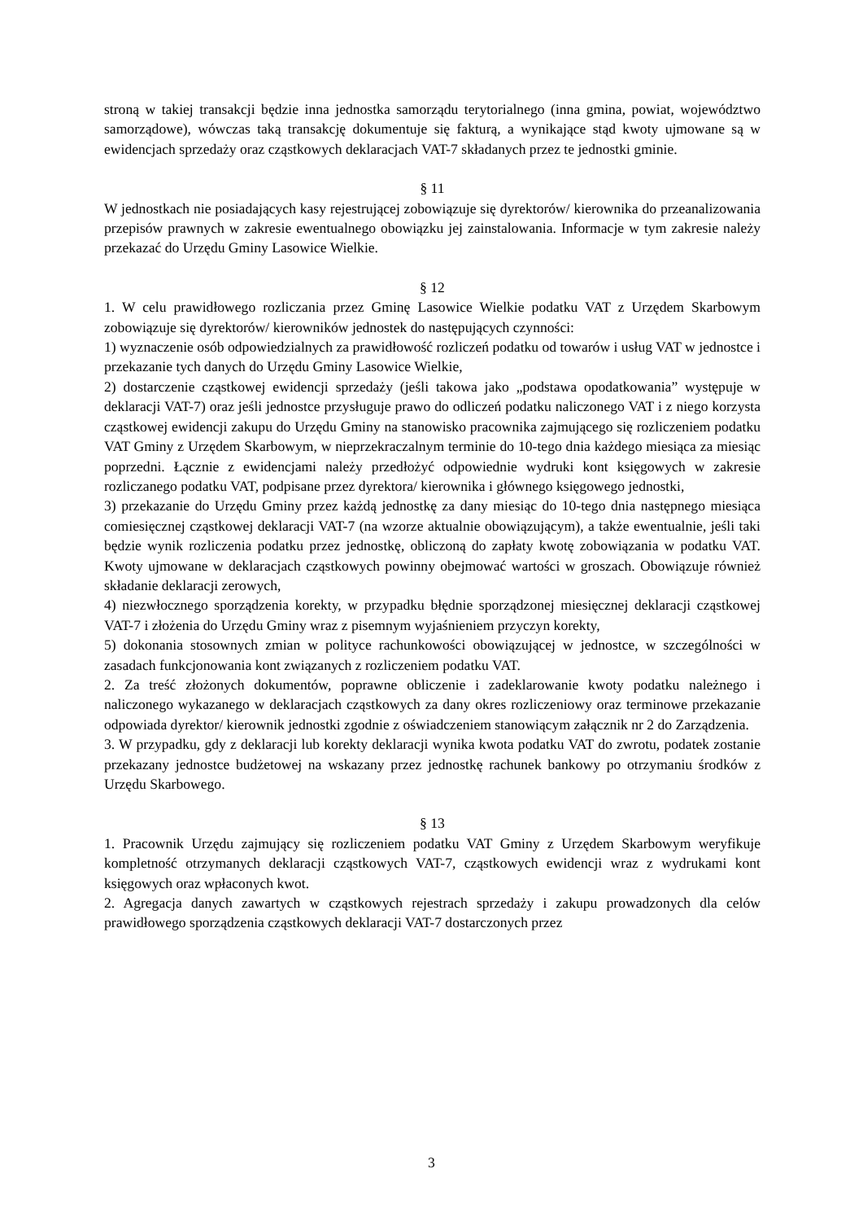stroną w takiej transakcji będzie inna jednostka samorządu terytorialnego (inna gmina, powiat, województwo samorządowe), wówczas taką transakcję dokumentuje się fakturą, a wynikające stąd kwoty ujmowane są w ewidencjach sprzedaży oraz cząstkowych deklaracjach VAT-7 składanych przez te jednostki gminie.
§ 11
W jednostkach nie posiadających kasy rejestrującej zobowiązuje się dyrektorów/ kierownika do przeanalizowania przepisów prawnych w zakresie ewentualnego obowiązku jej zainstalowania. Informacje w tym zakresie należy przekazać do Urzędu Gminy Lasowice Wielkie.
§ 12
1. W celu prawidłowego rozliczania przez Gminę Lasowice Wielkie podatku VAT z Urzędem Skarbowym zobowiązuje się dyrektorów/ kierowników jednostek do następujących czynności:
1) wyznaczenie osób odpowiedzialnych za prawidłowość rozliczeń podatku od towarów i usług VAT w jednostce i przekazanie tych danych do Urzędu Gminy Lasowice Wielkie,
2) dostarczenie cząstkowej ewidencji sprzedaży (jeśli takowa jako „podstawa opodatkowania” występuje w deklaracji VAT-7) oraz jeśli jednostce przysługuje prawo do odliczeń podatku naliczonego VAT i z niego korzysta cząstkowej ewidencji zakupu do Urzędu Gminy na stanowisko pracownika zajmującego się rozliczeniem podatku VAT Gminy z Urzędem Skarbowym, w nieprzekraczalnym terminie do 10-tego dnia każdego miesiąca za miesiąc poprzedni. Łącznie z ewidencjami należy przedłożyć odpowiednie wydruki kont księgowych w zakresie rozliczanego podatku VAT, podpisane przez dyrektora/ kierownika i głównego księgowego jednostki,
3) przekazanie do Urzędu Gminy przez każdą jednostkę za dany miesiąc do 10-tego dnia następnego miesiąca comiesięcznej cząstkowej deklaracji VAT-7 (na wzorze aktualnie obowiązującym), a także ewentualnie, jeśli taki będzie wynik rozliczenia podatku przez jednostkę, obliczoną do zapłaty kwotę zobowiązania w podatku VAT. Kwoty ujmowane w deklaracjach cząstkowych powinny obejmować wartości w groszach. Obowiązuje również składanie deklaracji zerowych,
4) niezwłocznego sporządzenia korekty, w przypadku błędnie sporządzonej miesięcznej deklaracji cząstkowej VAT-7 i złożenia do Urzędu Gminy wraz z pisemnym wyjaśnieniem przyczyn korekty,
5) dokonania stosownych zmian w polityce rachunkowości obowiązującej w jednostce, w szczególności w zasadach funkcjonowania kont związanych z rozliczeniem podatku VAT.
2. Za treść złożonych dokumentów, poprawne obliczenie i zadeklarowanie kwoty podatku należnego i naliczonego wykazanego w deklaracjach cząstkowych za dany okres rozliczeniowy oraz terminowe przekazanie odpowiada dyrektor/ kierownik jednostki zgodnie z oświadczeniem stanowiącym załącznik nr 2 do Zarządzenia.
3. W przypadku, gdy z deklaracji lub korekty deklaracji wynika kwota podatku VAT do zwrotu, podatek zostanie przekazany jednostce budżetowej na wskazany przez jednostkę rachunek bankowy po otrzymaniu środków z Urzędu Skarbowego.
§ 13
1. Pracownik Urzędu zajmujący się rozliczeniem podatku VAT Gminy z Urzędem Skarbowym weryfikuje kompletność otrzymanych deklaracji cząstkowych VAT-7, cząstkowych ewidencji wraz z wydrukami kont księgowych oraz wpłaconych kwot.
2. Agregacja danych zawartych w cząstkowych rejestrach sprzedaży i zakupu prowadzonych dla celów prawidłowego sporządzenia cząstkowych deklaracji VAT-7 dostarczonych przez
3